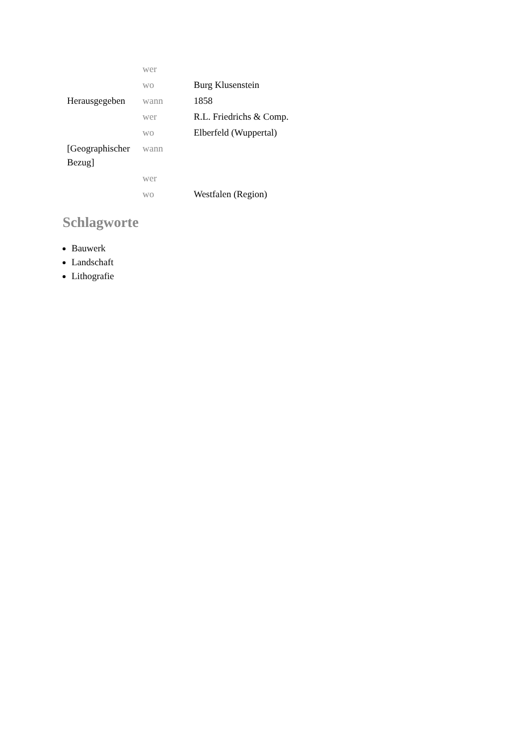| | wer | |
| | wo | Burg Klusenstein |
| Herausgegeben | wann | 1858 |
| | wer | R.L. Friedrichs & Comp. |
| | wo | Elberfeld (Wuppertal) |
| [Geographischer Bezug] | wann | |
| | wer | |
| | wo | Westfalen (Region) |
Schlagworte
Bauwerk
Landschaft
Lithografie